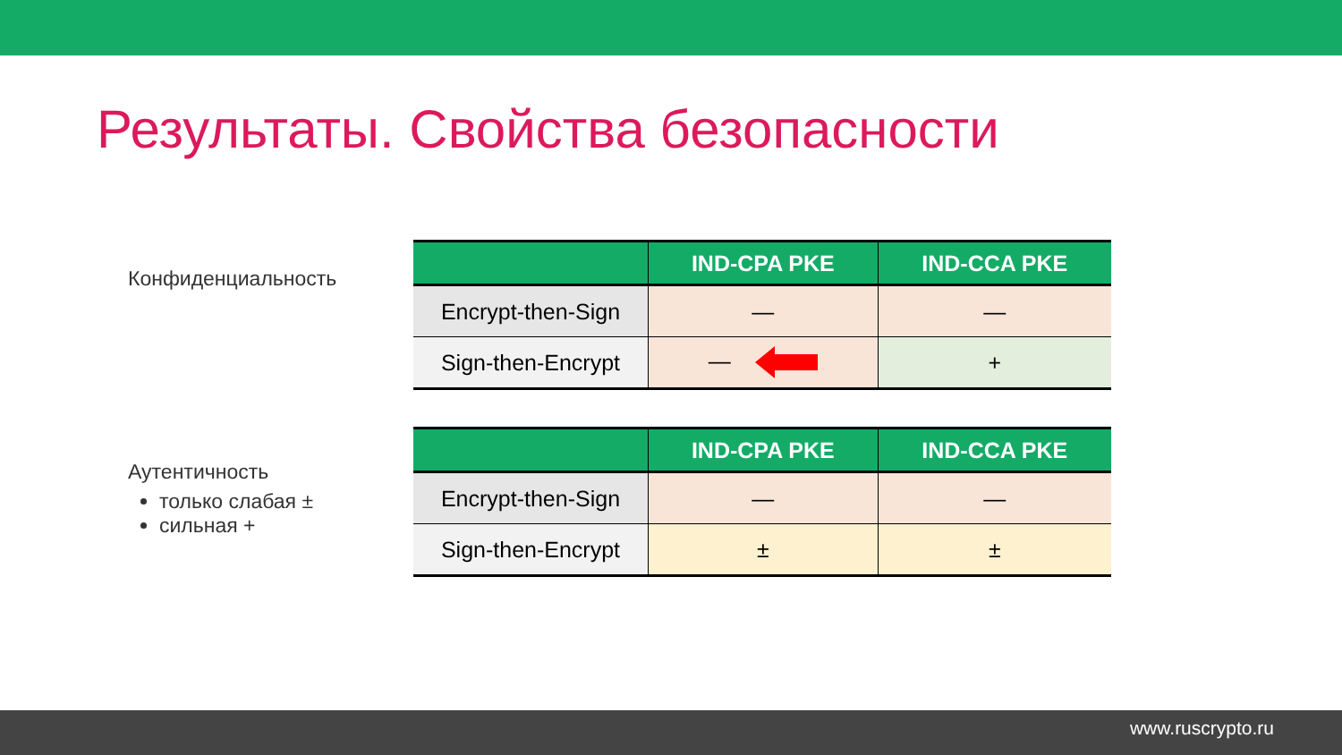Результаты. Свойства безопасности
Конфиденциальность
| | IND-CPA PKE | IND-CCA PKE |
| --- | --- | --- |
| Encrypt-then-Sign | — | — |
| Sign-then-Encrypt | — | + |
Аутентичность
только слабая ±
сильная +
| | IND-CPA PKE | IND-CCA PKE |
| --- | --- | --- |
| Encrypt-then-Sign | — | — |
| Sign-then-Encrypt | ± | ± |
www.ruscrypto.ru